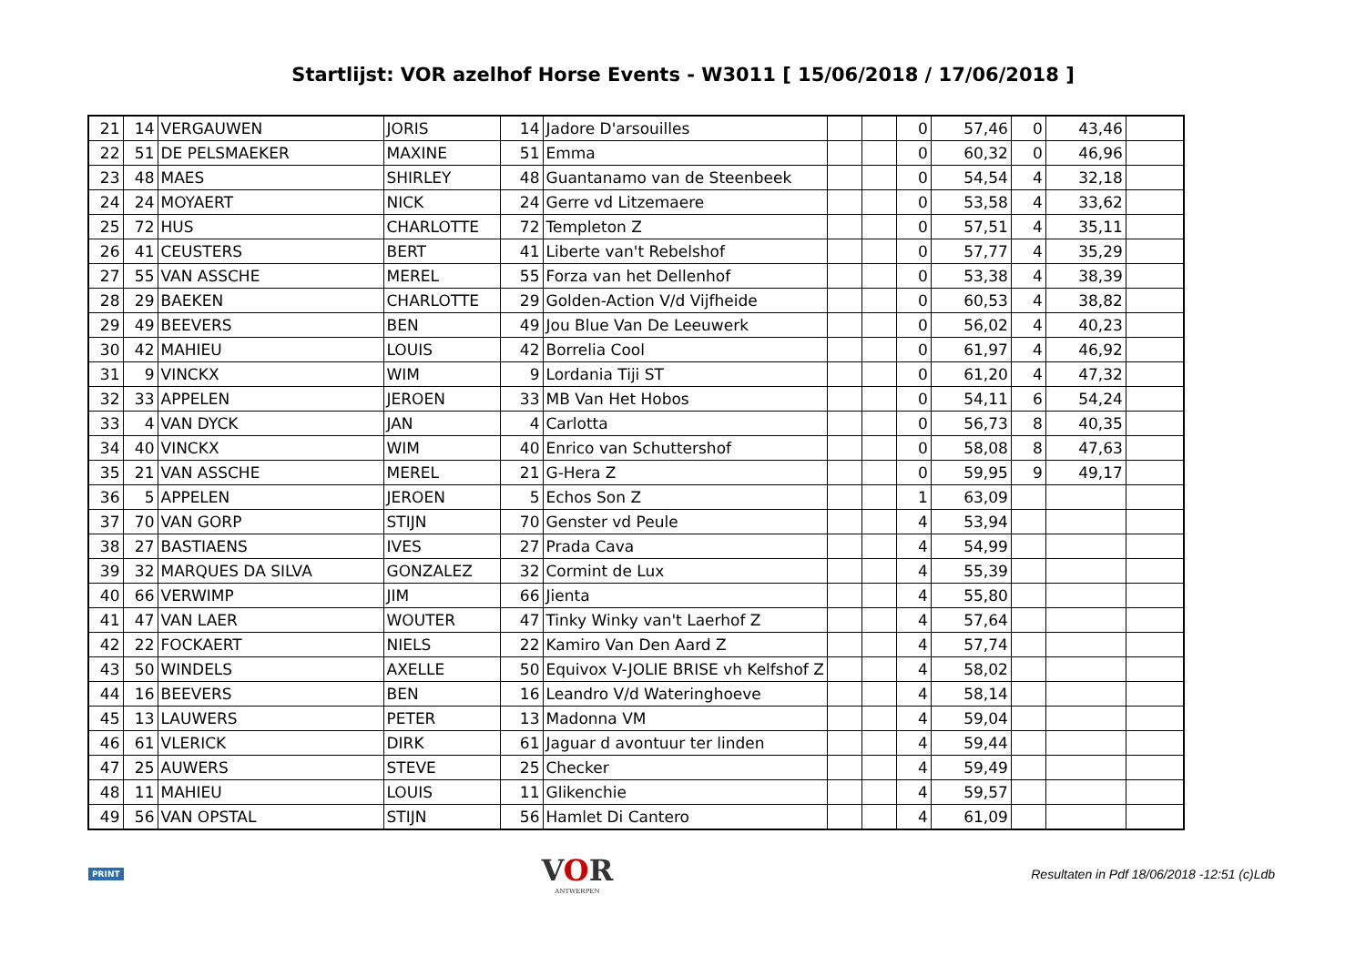Startlijst: VOR azelhof Horse Events - W3011 [ 15/06/2018 / 17/06/2018 ]
| 21 | 14 | VERGAUWEN | JORIS | 14 | Jadore D'arsouilles | | | 0 | 57,46 | 0 | 43,46 | |
| 22 | 51 | DE PELSMAEKER | MAXINE | 51 | Emma | | | 0 | 60,32 | 0 | 46,96 | |
| 23 | 48 | MAES | SHIRLEY | 48 | Guantanamo van de Steenbeek | | | 0 | 54,54 | 4 | 32,18 | |
| 24 | 24 | MOYAERT | NICK | 24 | Gerre vd Litzemaere | | | 0 | 53,58 | 4 | 33,62 | |
| 25 | 72 | HUS | CHARLOTTE | 72 | Templeton Z | | | 0 | 57,51 | 4 | 35,11 | |
| 26 | 41 | CEUSTERS | BERT | 41 | Liberte van't Rebelshof | | | 0 | 57,77 | 4 | 35,29 | |
| 27 | 55 | VAN ASSCHE | MEREL | 55 | Forza van het Dellenhof | | | 0 | 53,38 | 4 | 38,39 | |
| 28 | 29 | BAEKEN | CHARLOTTE | 29 | Golden-Action V/d Vijfheide | | | 0 | 60,53 | 4 | 38,82 | |
| 29 | 49 | BEEVERS | BEN | 49 | Jou Blue Van De Leeuwerk | | | 0 | 56,02 | 4 | 40,23 | |
| 30 | 42 | MAHIEU | LOUIS | 42 | Borrelia Cool | | | 0 | 61,97 | 4 | 46,92 | |
| 31 | 9 | VINCKX | WIM | 9 | Lordania Tiji ST | | | 0 | 61,20 | 4 | 47,32 | |
| 32 | 33 | APPELEN | JEROEN | 33 | MB Van Het Hobos | | | 0 | 54,11 | 6 | 54,24 | |
| 33 | 4 | VAN DYCK | JAN | 4 | Carlotta | | | 0 | 56,73 | 8 | 40,35 | |
| 34 | 40 | VINCKX | WIM | 40 | Enrico van Schuttershof | | | 0 | 58,08 | 8 | 47,63 | |
| 35 | 21 | VAN ASSCHE | MEREL | 21 | G-Hera Z | | | 0 | 59,95 | 9 | 49,17 | |
| 36 | 5 | APPELEN | JEROEN | 5 | Echos Son Z | | | 1 | 63,09 | | | |
| 37 | 70 | VAN GORP | STIJN | 70 | Genster vd Peule | | | 4 | 53,94 | | | |
| 38 | 27 | BASTIAENS | IVES | 27 | Prada Cava | | | 4 | 54,99 | | | |
| 39 | 32 | MARQUES DA SILVA | GONZALEZ | 32 | Cormint de Lux | | | 4 | 55,39 | | | |
| 40 | 66 | VERWIMP | JIM | 66 | Jienta | | | 4 | 55,80 | | | |
| 41 | 47 | VAN LAER | WOUTER | 47 | Tinky Winky van't Laerhof Z | | | 4 | 57,64 | | | |
| 42 | 22 | FOCKAERT | NIELS | 22 | Kamiro Van Den Aard Z | | | 4 | 57,74 | | | |
| 43 | 50 | WINDELS | AXELLE | 50 | Equivox V-JOLIE BRISE vh Kelfshof Z | | | 4 | 58,02 | | | |
| 44 | 16 | BEEVERS | BEN | 16 | Leandro V/d Wateringhoeve | | | 4 | 58,14 | | | |
| 45 | 13 | LAUWERS | PETER | 13 | Madonna VM | | | 4 | 59,04 | | | |
| 46 | 61 | VLERICK | DIRK | 61 | Jaguar d avontuur ter linden | | | 4 | 59,44 | | | |
| 47 | 25 | AUWERS | STEVE | 25 | Checker | | | 4 | 59,49 | | | |
| 48 | 11 | MAHIEU | LOUIS | 11 | Glikenchie | | | 4 | 59,57 | | | |
| 49 | 56 | VAN OPSTAL | STIJN | 56 | Hamlet Di Cantero | | | 4 | 61,09 | | | |
PRINT
VOR
ANTWERPEN
Resultaten in Pdf 18/06/2018 -12:51 (c)Ldb